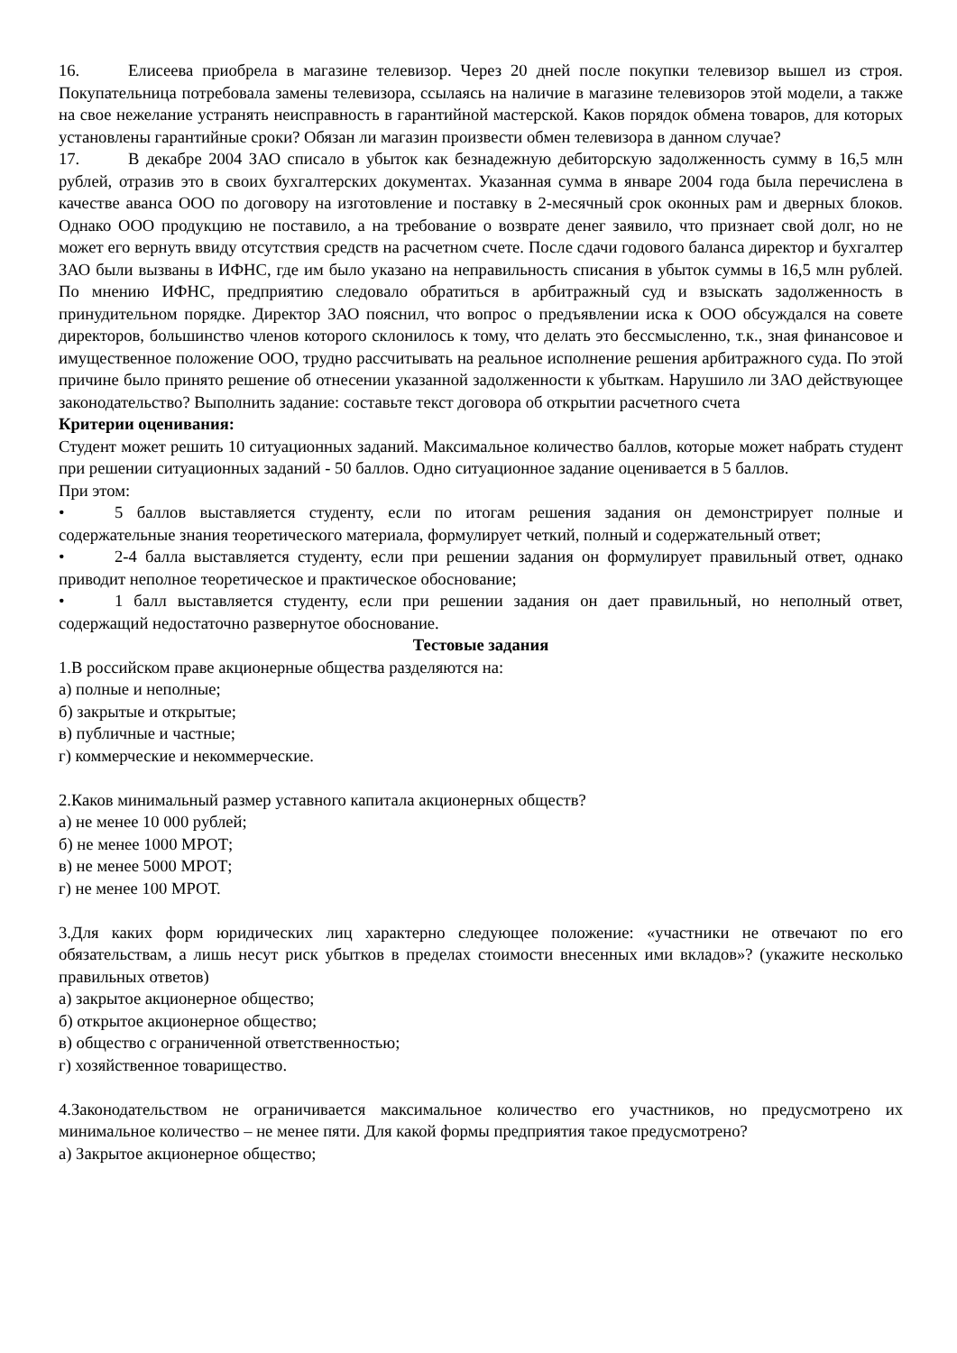16. Елисеева приобрела в магазине телевизор. Через 20 дней после покупки телевизор вышел из строя. Покупательница потребовала замены телевизора, ссылаясь на наличие в магазине телевизоров этой модели, а также на свое нежелание устранять неисправность в гарантийной мастерской. Каков порядок обмена товаров, для которых установлены гарантийные сроки? Обязан ли магазин произвести обмен телевизора в данном случае?
17. В декабре 2004 ЗАО списало в убыток как безнадежную дебиторскую задолженность сумму в 16,5 млн рублей, отразив это в своих бухгалтерских документах. Указанная сумма в январе 2004 года была перечислена в качестве аванса ООО по договору на изготовление и поставку в 2-месячный срок оконных рам и дверных блоков. Однако ООО продукцию не поставило, а на требование о возврате денег заявило, что признает свой долг, но не может его вернуть ввиду отсутствия средств на расчетном счете. После сдачи годового баланса директор и бухгалтер ЗАО были вызваны в ИФНС, где им было указано на неправильность списания в убыток суммы в 16,5 млн рублей. По мнению ИФНС, предприятию следовало обратиться в арбитражный суд и взыскать задолженность в принудительном порядке. Директор ЗАО пояснил, что вопрос о предъявлении иска к ООО обсуждался на совете директоров, большинство членов которого склонилось к тому, что делать это бессмысленно, т.к., зная финансовое и имущественное положение ООО, трудно рассчитывать на реальное исполнение решения арбитражного суда. По этой причине было принято решение об отнесении указанной задолженности к убыткам. Нарушило ли ЗАО действующее законодательство? Выполнить задание: составьте текст договора об открытии расчетного счета
Критерии оценивания:
Студент может решить 10 ситуационных заданий. Максимальное количество баллов, которые может набрать студент при решении ситуационных заданий - 50 баллов. Одно ситуационное задание оценивается в 5 баллов.
При этом:
• 5 баллов выставляется студенту, если по итогам решения задания он демонстрирует полные и содержательные знания теоретического материала, формулирует четкий, полный и содержательный ответ;
• 2-4 балла выставляется студенту, если при решении задания он формулирует правильный ответ, однако приводит неполное теоретическое и практическое обоснование;
• 1 балл выставляется студенту, если при решении задания он дает правильный, но неполный ответ, содержащий недостаточно развернутое обоснование.
Тестовые задания
1.В российском праве акционерные общества разделяются на:
а) полные и неполные;
б) закрытые и открытые;
в) публичные и частные;
г) коммерческие и некоммерческие.
2.Каков минимальный размер уставного капитала акционерных обществ?
а) не менее 10 000 рублей;
б) не менее 1000 МРОТ;
в) не менее 5000 МРОТ;
г) не менее 100 МРОТ.
3.Для каких форм юридических лиц характерно следующее положение: «участники не отвечают по его обязательствам, а лишь несут риск убытков в пределах стоимости внесенных ими вкладов»? (укажите несколько правильных ответов)
а) закрытое акционерное общество;
б) открытое акционерное общество;
в) общество с ограниченной ответственностью;
г) хозяйственное товарищество.
4.Законодательством не ограничивается максимальное количество его участников, но предусмотрено их минимальное количество – не менее пяти. Для какой формы предприятия такое предусмотрено?
а) Закрытое акционерное общество;